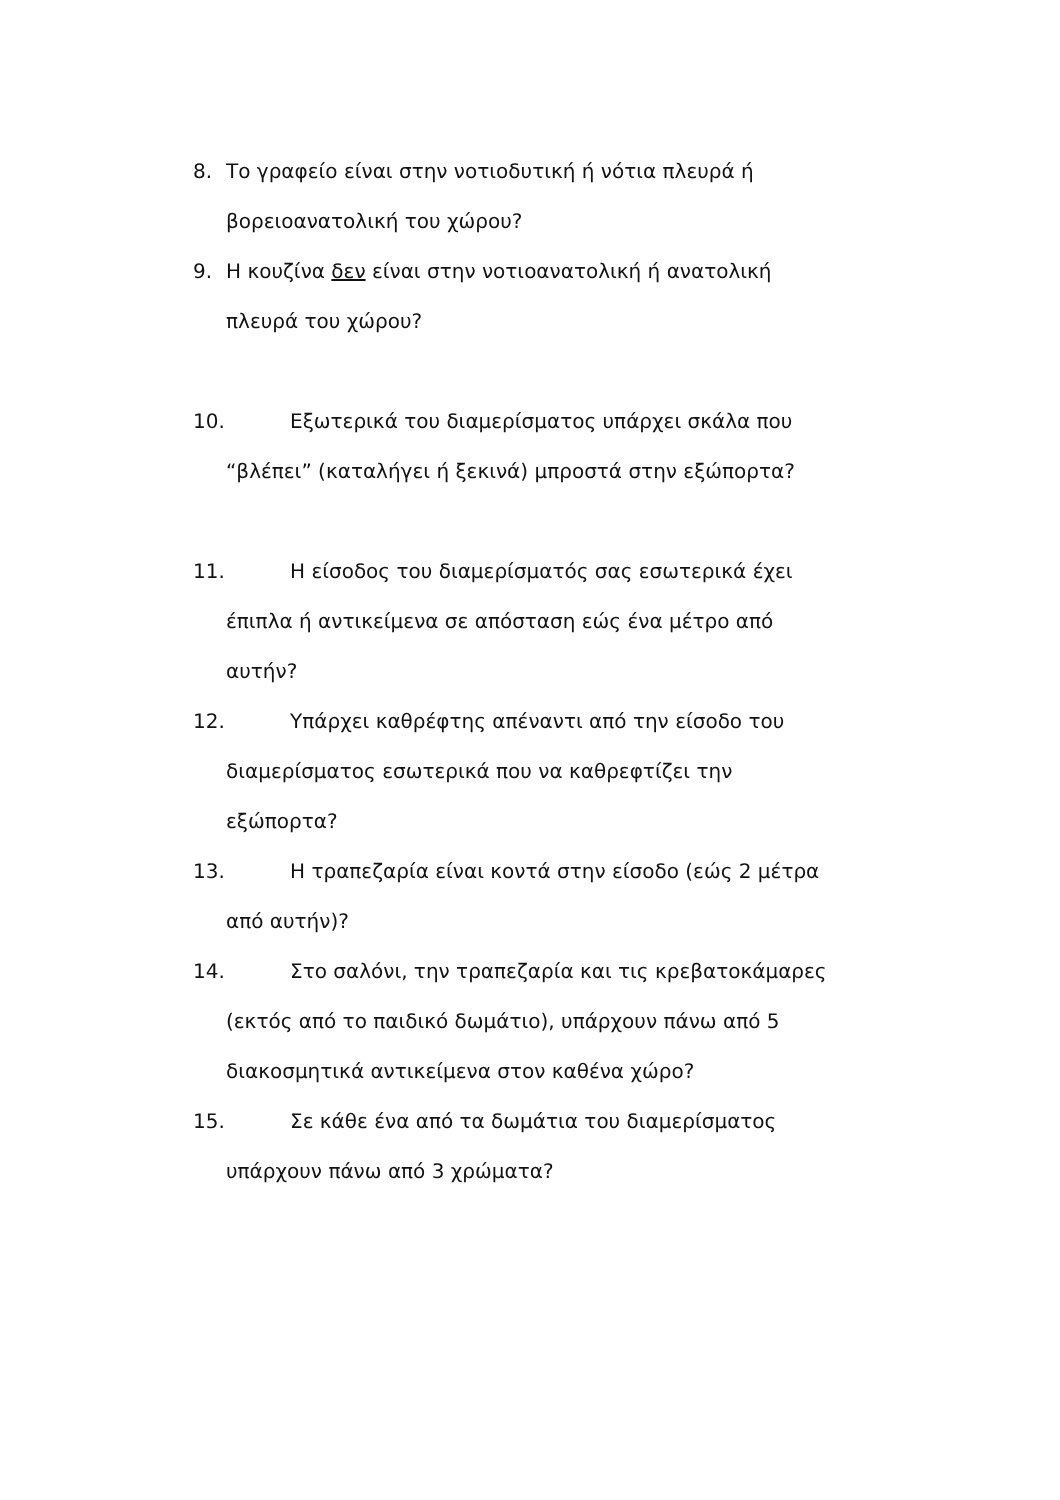8. Το γραφείο είναι στην νοτιοδυτική ή νότια πλευρά ή
βορειοανατολική του χώρου?
9. Η κουζίνα δεν είναι στην νοτιοανατολική ή ανατολική
πλευρά του χώρου?
10. Εξωτερικά του διαμερίσματος υπάρχει σκάλα που
“βλέπει” (καταλήγει ή ξεκινά) μπροστά στην εξώπορτα?
11. Η είσοδος του διαμερίσματός σας εσωτερικά έχει
έπιπλα ή αντικείμενα σε απόσταση εώς ένα μέτρο από
αυτήν?
12. Υπάρχει καθρέφτης απέναντι από την είσοδο του
διαμερίσματος εσωτερικά που να καθρεφτίζει την
εξώπορτα?
13. Η τραπεζαρία είναι κοντά στην είσοδο (εώς 2 μέτρα
από αυτήν)?
14. Στο σαλόνι, την τραπεζαρία και τις κρεβατοκάμαρες
(εκτός από το παιδικό δωμάτιο), υπάρχουν πάνω από 5
διακοσμητικά αντικείμενα στον καθένα χώρο?
15. Σε κάθε ένα από τα δωμάτια του διαμερίσματος
υπάρχουν πάνω από 3 χρώματα?